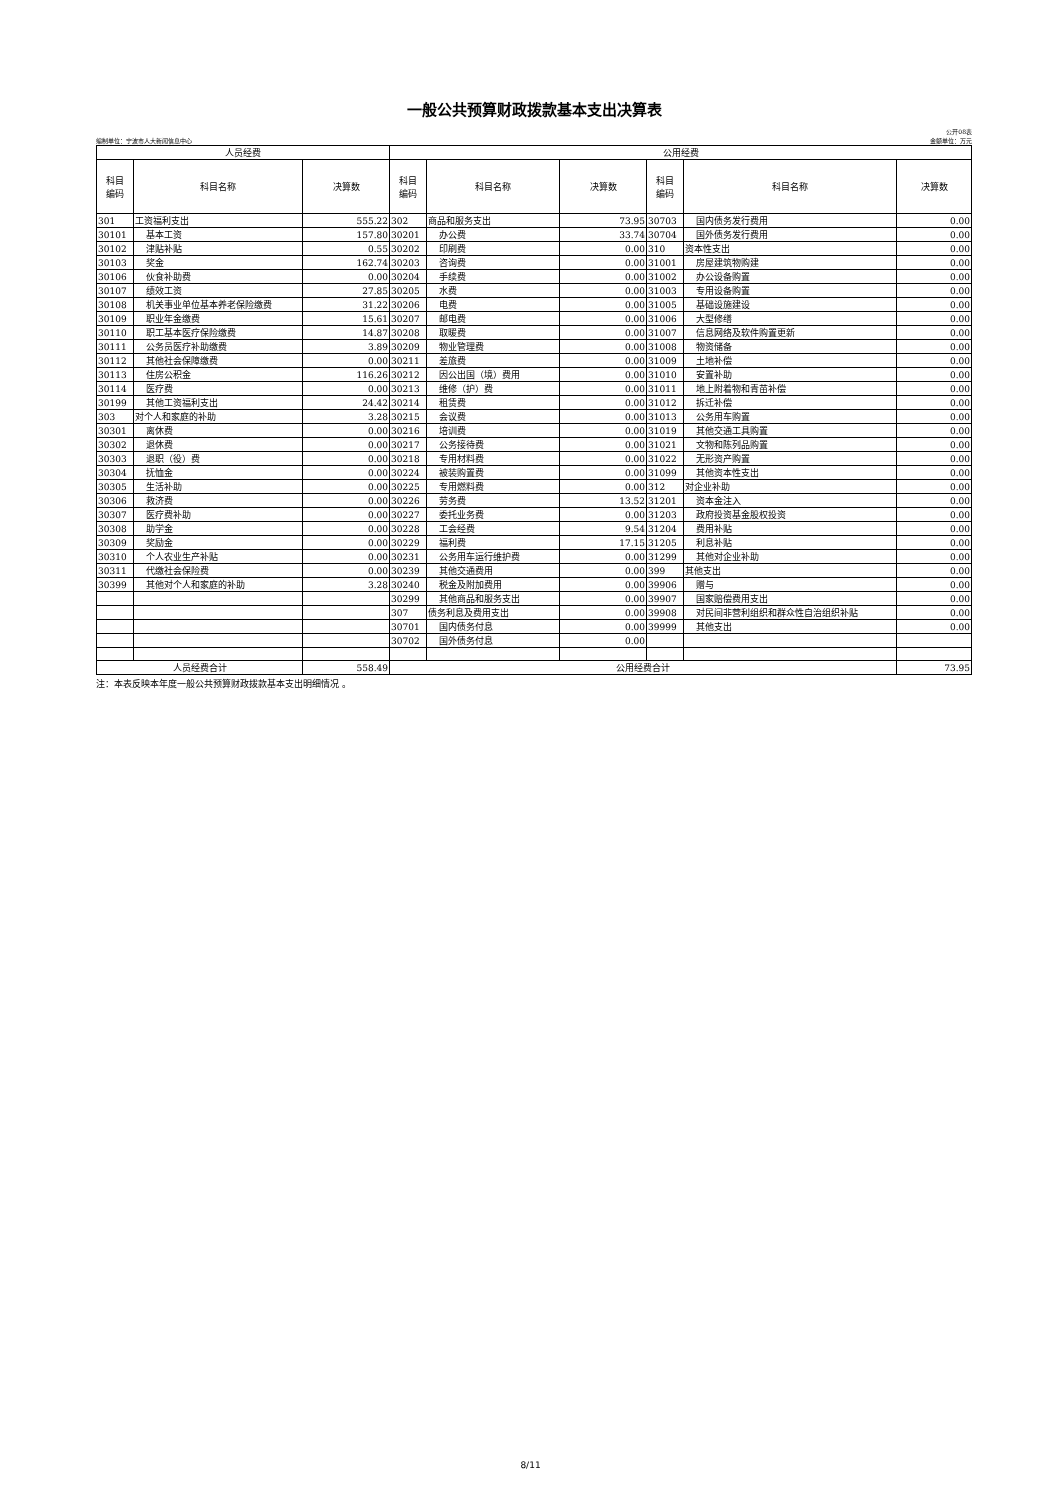一般公共预算财政拨款基本支出决算表
公开08表
编制单位：宁波市人大新闻信息中心 金额单位：万元
| 人员经费 | | | 公用经费 | | | | | |
| --- | --- | --- | --- | --- | --- | --- | --- | --- |
| 科目 编码 | 科目名称 | 决算数 | 科目 编码 | 科目名称 | 决算数 | 科目 编码 | 科目名称 | 决算数 |
| 301 | 工资福利支出 | 555.22 | 302 | 商品和服务支出 | 73.95 | 30703 | 国内债务发行费用 | 0.00 |
| 30101 | 基本工资 | 157.80 | 30201 | 办公费 | 33.74 | 30704 | 国外债务发行费用 | 0.00 |
| 30102 | 津贴补贴 | 0.55 | 30202 | 印刷费 | 0.00 | 310 | 资本性支出 | 0.00 |
| 30103 | 奖金 | 162.74 | 30203 | 咨询费 | 0.00 | 31001 | 房屋建筑物购建 | 0.00 |
| 30106 | 伙食补助费 | 0.00 | 30204 | 手续费 | 0.00 | 31002 | 办公设备购置 | 0.00 |
| 30107 | 绩效工资 | 27.85 | 30205 | 水费 | 0.00 | 31003 | 专用设备购置 | 0.00 |
| 30108 | 机关事业单位基本养老保险缴费 | 31.22 | 30206 | 电费 | 0.00 | 31005 | 基础设施建设 | 0.00 |
| 30109 | 职业年金缴费 | 15.61 | 30207 | 邮电费 | 0.00 | 31006 | 大型修缮 | 0.00 |
| 30110 | 职工基本医疗保险缴费 | 14.87 | 30208 | 取暖费 | 0.00 | 31007 | 信息网络及软件购置更新 | 0.00 |
| 30111 | 公务员医疗补助缴费 | 3.89 | 30209 | 物业管理费 | 0.00 | 31008 | 物资储备 | 0.00 |
| 30112 | 其他社会保障缴费 | 0.00 | 30211 | 差旅费 | 0.00 | 31009 | 土地补偿 | 0.00 |
| 30113 | 住房公积金 | 116.26 | 30212 | 因公出国（境）费用 | 0.00 | 31010 | 安置补助 | 0.00 |
| 30114 | 医疗费 | 0.00 | 30213 | 维修（护）费 | 0.00 | 31011 | 地上附着物和青苗补偿 | 0.00 |
| 30199 | 其他工资福利支出 | 24.42 | 30214 | 租赁费 | 0.00 | 31012 | 拆迁补偿 | 0.00 |
| 303 | 对个人和家庭的补助 | 3.28 | 30215 | 会议费 | 0.00 | 31013 | 公务用车购置 | 0.00 |
| 30301 | 离休费 | 0.00 | 30216 | 培训费 | 0.00 | 31019 | 其他交通工具购置 | 0.00 |
| 30302 | 退休费 | 0.00 | 30217 | 公务接待费 | 0.00 | 31021 | 文物和陈列品购置 | 0.00 |
| 30303 | 退职（役）费 | 0.00 | 30218 | 专用材料费 | 0.00 | 31022 | 无形资产购置 | 0.00 |
| 30304 | 抚恤金 | 0.00 | 30224 | 被装购置费 | 0.00 | 31099 | 其他资本性支出 | 0.00 |
| 30305 | 生活补助 | 0.00 | 30225 | 专用燃料费 | 0.00 | 312 | 对企业补助 | 0.00 |
| 30306 | 救济费 | 0.00 | 30226 | 劳务费 | 13.52 | 31201 | 资本金注入 | 0.00 |
| 30307 | 医疗费补助 | 0.00 | 30227 | 委托业务费 | 0.00 | 31203 | 政府投资基金股权投资 | 0.00 |
| 30308 | 助学金 | 0.00 | 30228 | 工会经费 | 9.54 | 31204 | 费用补贴 | 0.00 |
| 30309 | 奖励金 | 0.00 | 30229 | 福利费 | 17.15 | 31205 | 利息补贴 | 0.00 |
| 30310 | 个人农业生产补贴 | 0.00 | 30231 | 公务用车运行维护费 | 0.00 | 31299 | 其他对企业补助 | 0.00 |
| 30311 | 代缴社会保险费 | 0.00 | 30239 | 其他交通费用 | 0.00 | 399 | 其他支出 | 0.00 |
| 30399 | 其他对个人和家庭的补助 | 3.28 | 30240 | 税金及附加费用 | 0.00 | 39906 | 赠与 | 0.00 |
| | | | 30299 | 其他商品和服务支出 | 0.00 | 39907 | 国家赔偿费用支出 | 0.00 |
| | | | 307 | 债务利息及费用支出 | 0.00 | 39908 | 对民间非营利组织和群众性自治组织补贴 | 0.00 |
| | | | 30701 | 国内债务付息 | 0.00 | 39999 | 其他支出 | 0.00 |
| | | | 30702 | 国外债务付息 | 0.00 | | | |
| 人员经费合计 | | 558.49 | 公用经费合计 | | | | | 73.95 |
注：本表反映本年度一般公共预算财政拨款基本支出明细情况 。
8/11